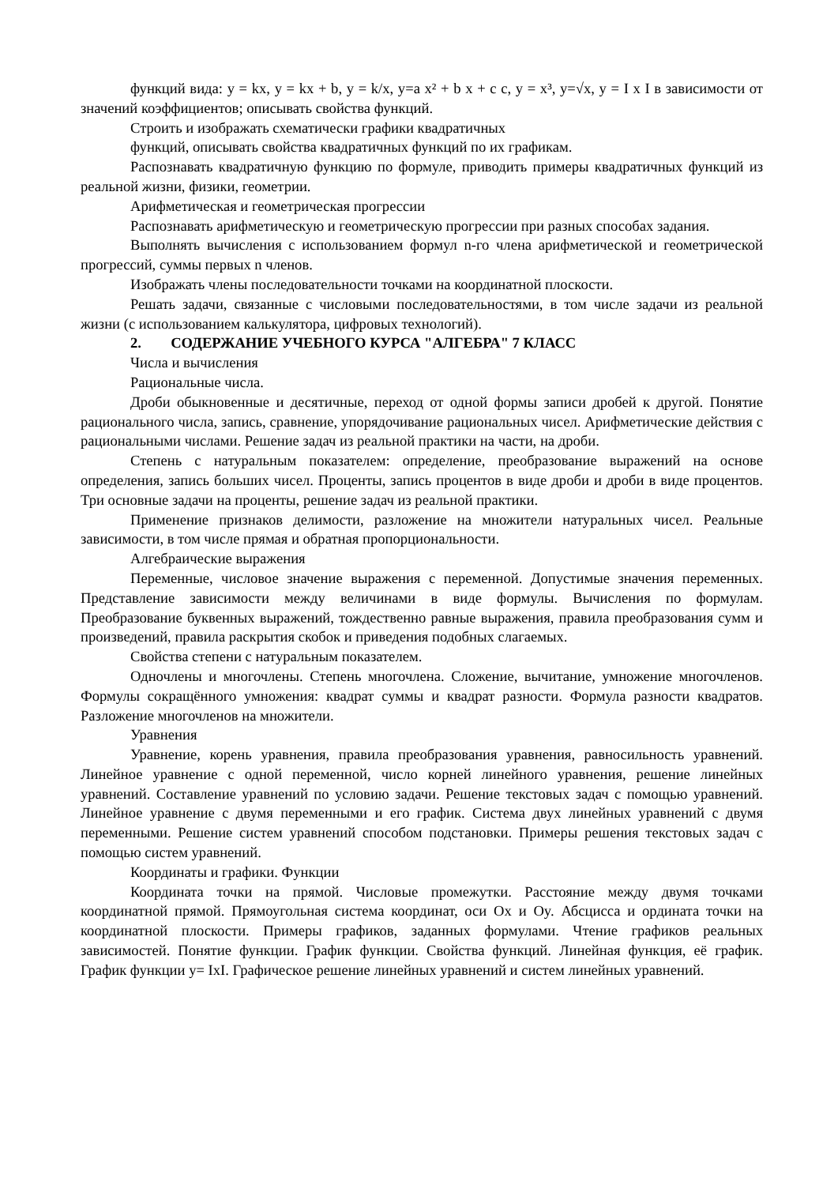функций вида: y = kx, y = kx + b, y = k/x, y=a x² + b x + c c, y = x³, y=√x, y = I x I в зависимости от значений коэффициентов; описывать свойства функций.
Строить и изображать схематически графики квадратичных
функций, описывать свойства квадратичных функций по их графикам.
Распознавать квадратичную функцию по формуле, приводить примеры квадратичных функций из реальной жизни, физики, геометрии.
Арифметическая и геометрическая прогрессии
Распознавать арифметическую и геометрическую прогрессии при разных способах задания.
Выполнять вычисления с использованием формул n-го члена арифметической и геометрической прогрессий, суммы первых n членов.
Изображать члены последовательности точками на координатной плоскости.
Решать задачи, связанные с числовыми последовательностями, в том числе задачи из реальной жизни (с использованием калькулятора, цифровых технологий).
2. СОДЕРЖАНИЕ УЧЕБНОГО КУРСА "АЛГЕБРА" 7 КЛАСС
Числа и вычисления
Рациональные числа.
Дроби обыкновенные и десятичные, переход от одной формы записи дробей к другой. Понятие рационального числа, запись, сравнение, упорядочивание рациональных чисел. Арифметические действия с рациональными числами. Решение задач из реальной практики на части, на дроби.
Степень с натуральным показателем: определение, преобразование выражений на основе определения, запись больших чисел. Проценты, запись процентов в виде дроби и дроби в виде процентов. Три основные задачи на проценты, решение задач из реальной практики.
Применение признаков делимости, разложение на множители натуральных чисел. Реальные зависимости, в том числе прямая и обратная пропорциональности.
Алгебраические выражения
Переменные, числовое значение выражения с переменной. Допустимые значения переменных. Представление зависимости между величинами в виде формулы. Вычисления по формулам. Преобразование буквенных выражений, тождественно равные выражения, правила преобразования сумм и произведений, правила раскрытия скобок и приведения подобных слагаемых.
Свойства степени с натуральным показателем.
Одночлены и многочлены. Степень многочлена. Сложение, вычитание, умножение многочленов. Формулы сокращённого умножения: квадрат суммы и квадрат разности. Формула разности квадратов. Разложение многочленов на множители.
Уравнения
Уравнение, корень уравнения, правила преобразования уравнения, равносильность уравнений. Линейное уравнение с одной переменной, число корней линейного уравнения, решение линейных уравнений. Составление уравнений по условию задачи. Решение текстовых задач с помощью уравнений. Линейное уравнение с двумя переменными и его график. Система двух линейных уравнений с двумя переменными. Решение систем уравнений способом подстановки. Примеры решения текстовых задач с помощью систем уравнений.
Координаты и графики. Функции
Координата точки на прямой. Числовые промежутки. Расстояние между двумя точками координатной прямой. Прямоугольная система координат, оси Ox и Oy. Абсцисса и ордината точки на координатной плоскости. Примеры графиков, заданных формулами. Чтение графиков реальных зависимостей. Понятие функции. График функции. Свойства функций. Линейная функция, её график. График функции y= IxI. Графическое решение линейных уравнений и систем линейных уравнений.